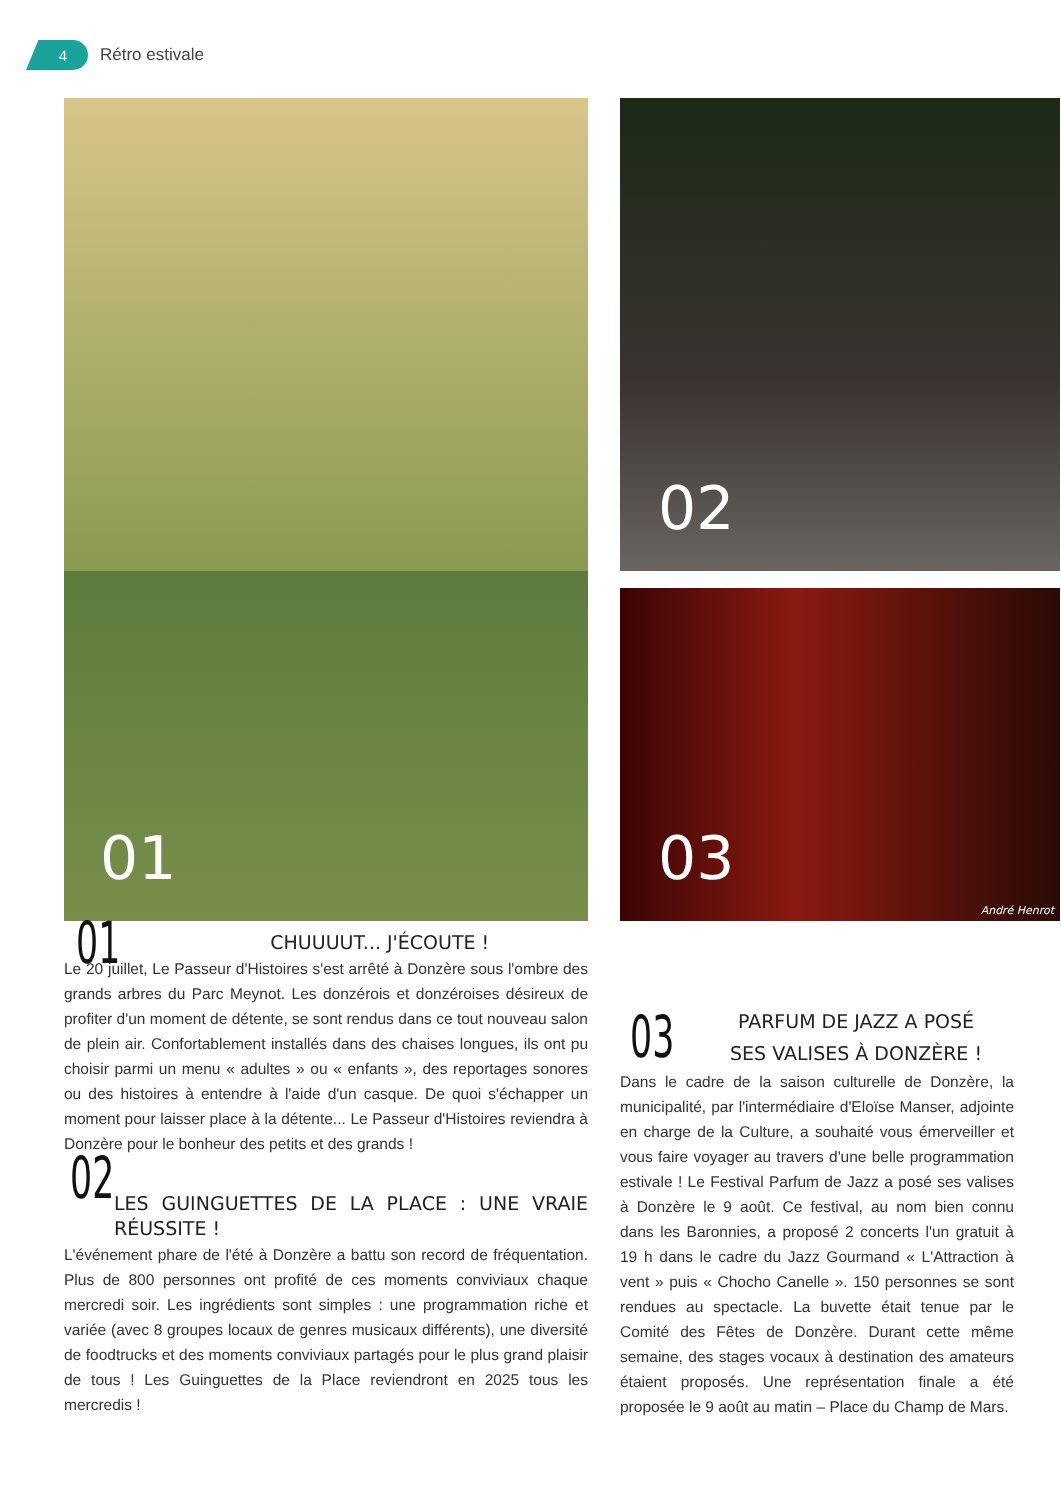4
Rétro estivale
01
02
03
André Henrot
01
CHUUUUT... J'ÉCOUTE !
Le 20 juillet, Le Passeur d'Histoires s'est arrêté à Donzère sous l'ombre des grands arbres du Parc Meynot. Les donzérois et donzéroises désireux de profiter d'un moment de détente, se sont rendus dans ce tout nouveau salon de plein air. Confortablement installés dans des chaises longues, ils ont pu choisir parmi un menu « adultes » ou « enfants », des reportages sonores ou des histoires à entendre à l'aide d'un casque. De quoi s'échapper un moment pour laisser place à la détente... Le Passeur d'Histoires reviendra à Donzère pour le bonheur des petits et des grands !
02
LES GUINGUETTES DE LA PLACE : UNE VRAIE RÉUSSITE !
L'événement phare de l'été à Donzère a battu son record de fréquentation. Plus de 800 personnes ont profité de ces moments conviviaux chaque mercredi soir. Les ingrédients sont simples : une programmation riche et variée (avec 8 groupes locaux de genres musicaux différents), une diversité de foodtrucks et des moments conviviaux partagés pour le plus grand plaisir de tous ! Les Guinguettes de la Place reviendront en 2025 tous les mercredis !
03
PARFUM DE JAZZ A POSÉ
SES VALISES À DONZÈRE !
Dans le cadre de la saison culturelle de Donzère, la municipalité, par l'intermédiaire d'Eloïse Manser, adjointe en charge de la Culture, a souhaité vous émerveiller et vous faire voyager au travers d'une belle programmation estivale ! Le Festival Parfum de Jazz a posé ses valises à Donzère le 9 août. Ce festival, au nom bien connu dans les Baronnies, a proposé 2 concerts l'un gratuit à 19 h dans le cadre du Jazz Gourmand « L'Attraction à vent » puis « Chocho Canelle ». 150 personnes se sont rendues au spectacle. La buvette était tenue par le Comité des Fêtes de Donzère. Durant cette même semaine, des stages vocaux à destination des amateurs étaient proposés. Une représentation finale a été proposée le 9 août au matin – Place du Champ de Mars.